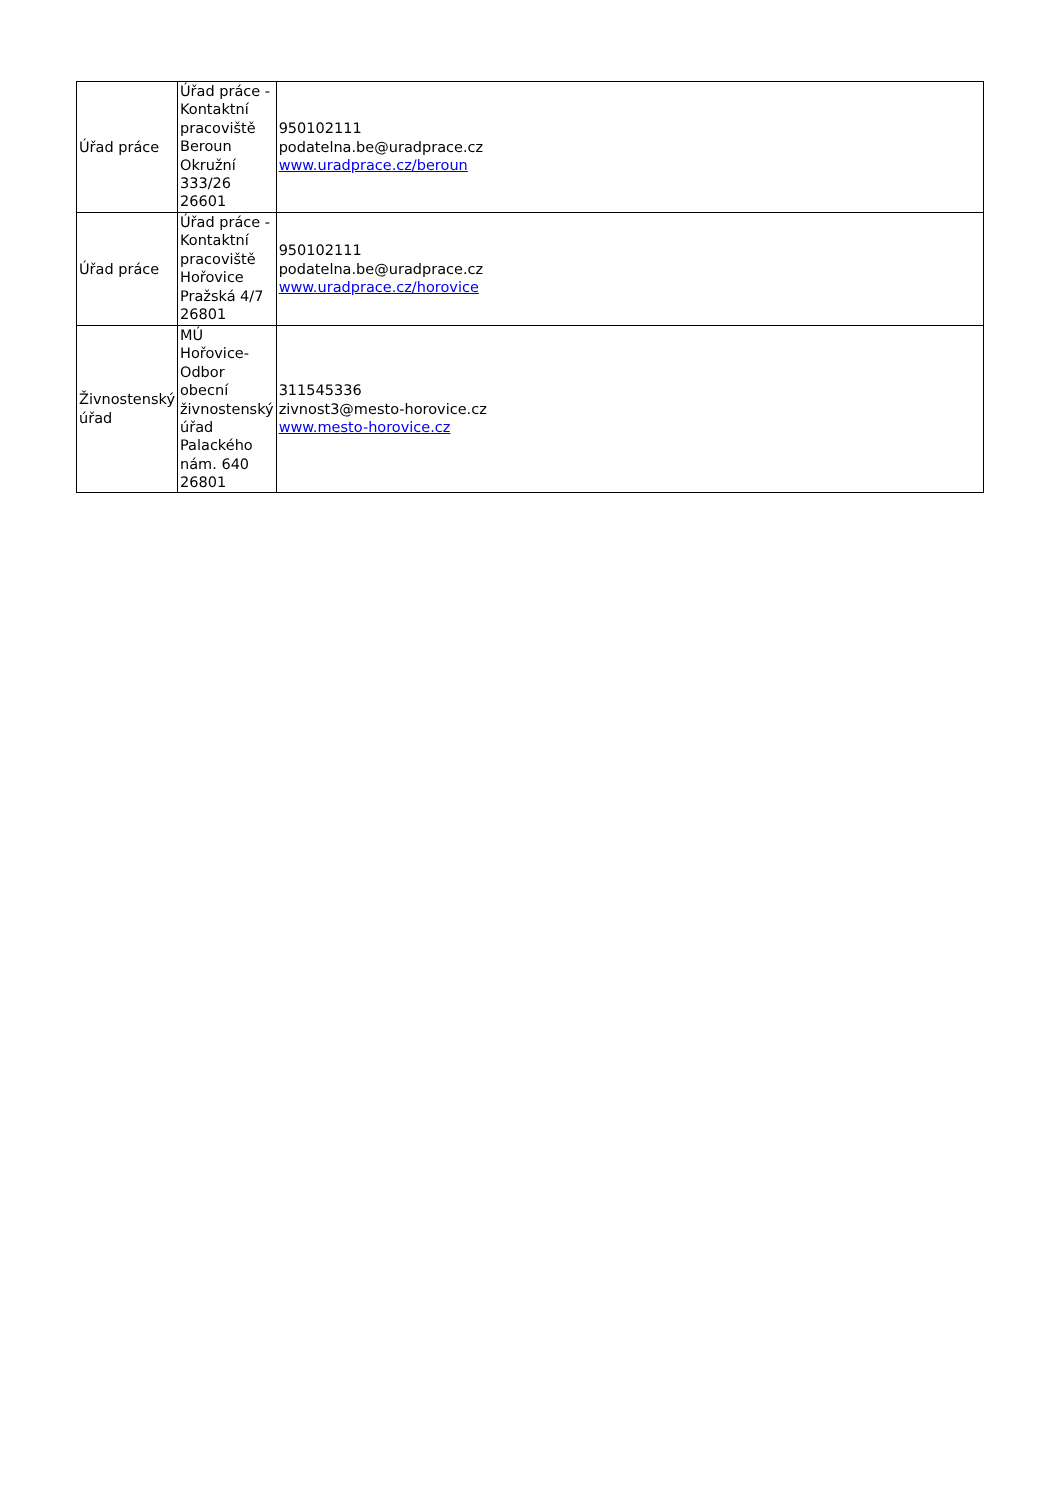| Úřad práce | Úřad práce - Kontaktní pracoviště Beroun Okružní 333/26 26601 | 950102111 podatelna.be@uradprace.cz www.uradprace.cz/beroun |
| Úřad práce | Úřad práce - Kontaktní pracoviště Hořovice Pražská 4/7 26801 | 950102111 podatelna.be@uradprace.cz www.uradprace.cz/horovice |
| Živnostenský úřad | MÚ Hořovice-Odbor obecní živnostenský úřad Palackého nám. 640 26801 | 311545336 zivnost3@mesto-horovice.cz www.mesto-horovice.cz |